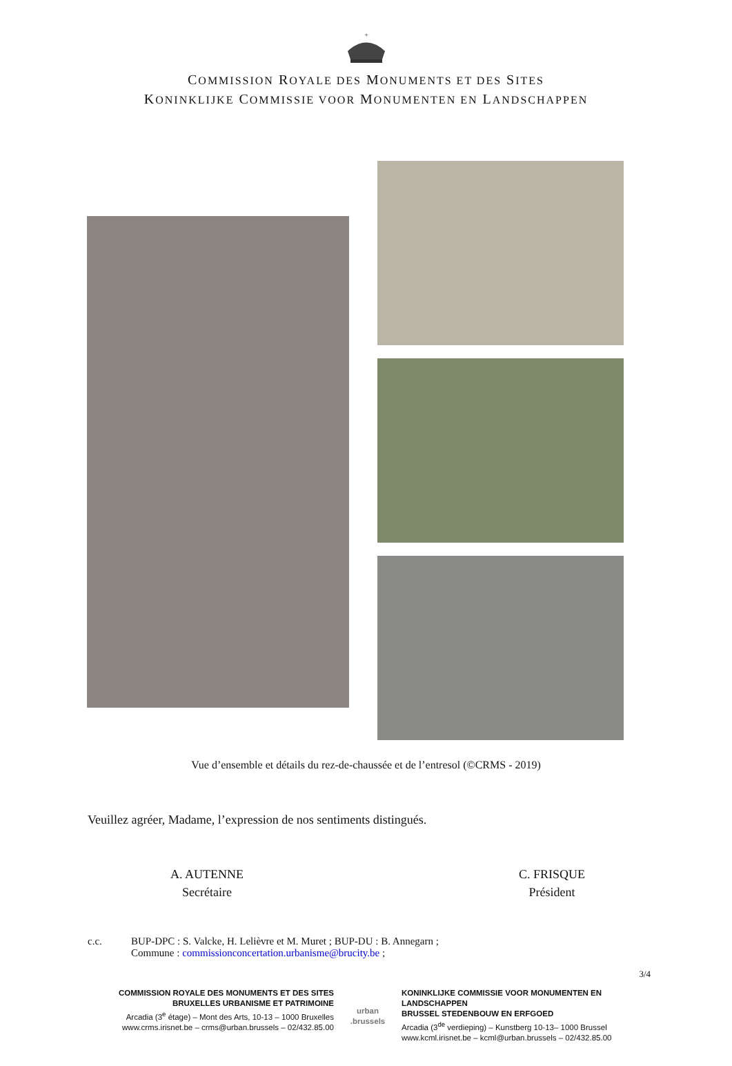+
COMMISSION ROYALE DES MONUMENTS ET DES SITES
KONINKLIJKE COMMISSIE VOOR MONUMENTEN EN LANDSCHAPPEN
Vue d’ensemble et détails du rez-de-chaussée et de l’entresol (©CRMS - 2019)
Veuillez agréer, Madame, l’expression de nos sentiments distingués.
A. AUTENNE
Secrétaire
C. FRISQUE
Président
c.c. BUP-DPC : S. Valcke, H. Lelièvre et M. Muret ; BUP-DU : B. Annegarn ;
Commune : commissionconcertation.urbanisme@brucity.be ;
3/4
COMMISSION ROYALE DES MONUMENTS ET DES SITES
BRUXELLES URBANISME ET PATRIMOINE
Arcadia (3<sup>e</sup> étage) – Mont des Arts, 10-13 – 1000 Bruxelles
www.crms.irisnet.be – crms@urban.brussels – 02/432.85.00
urban
.brussels
KONINKLIJKE COMMISSIE VOOR MONUMENTEN EN
LANDSCHAPPEN
BRUSSEL STEDENBOUW EN ERFGOED
Arcadia (3<sup>de</sup> verdieping) – Kunstberg 10-13– 1000 Brussel
www.kcml.irisnet.be – kcml@urban.brussels – 02/432.85.00